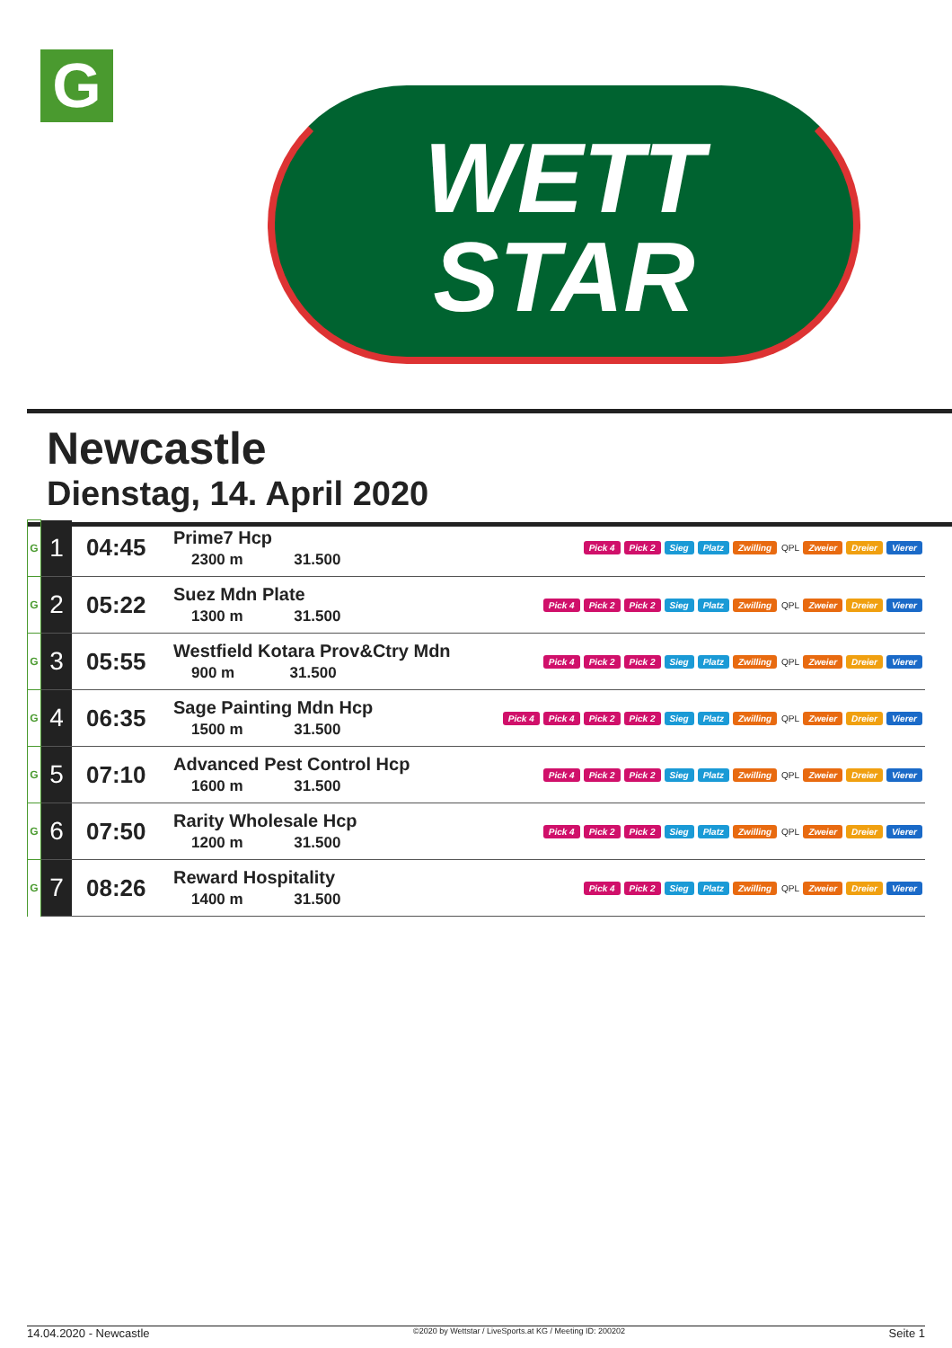G
WETT
STAR
Newcastle
Dienstag, 14. April 2020
| G | 1 | 04:45 | Prime7 Hcp 2300 m 31.500 | Pick 4 Pick 2 Sieg Platz Zwilling QPL Zweier Dreier Vierer |
| G | 2 | 05:22 | Suez Mdn Plate 1300 m 31.500 | Pick 4 Pick 2 Pick 2 Sieg Platz Zwilling QPL Zweier Dreier Vierer |
| G | 3 | 05:55 | Westfield Kotara Prov&Ctry Mdn 900 m 31.500 | Pick 4 Pick 2 Pick 2 Sieg Platz Zwilling QPL Zweier Dreier Vierer |
| G | 4 | 06:35 | Sage Painting Mdn Hcp 1500 m 31.500 | Pick 4 Pick 4 Pick 2 Pick 2 Sieg Platz Zwilling QPL Zweier Dreier Vierer |
| G | 5 | 07:10 | Advanced Pest Control Hcp 1600 m 31.500 | Pick 4 Pick 2 Pick 2 Sieg Platz Zwilling QPL Zweier Dreier Vierer |
| G | 6 | 07:50 | Rarity Wholesale Hcp 1200 m 31.500 | Pick 4 Pick 2 Pick 2 Sieg Platz Zwilling QPL Zweier Dreier Vierer |
| G | 7 | 08:26 | Reward Hospitality 1400 m 31.500 | Pick 4 Pick 2 Sieg Platz Zwilling QPL Zweier Dreier Vierer |
14.04.2020 - Newcastle ©2020 by Wettstar / LiveSports.at KG / Meeting ID: 200202 Seite 1